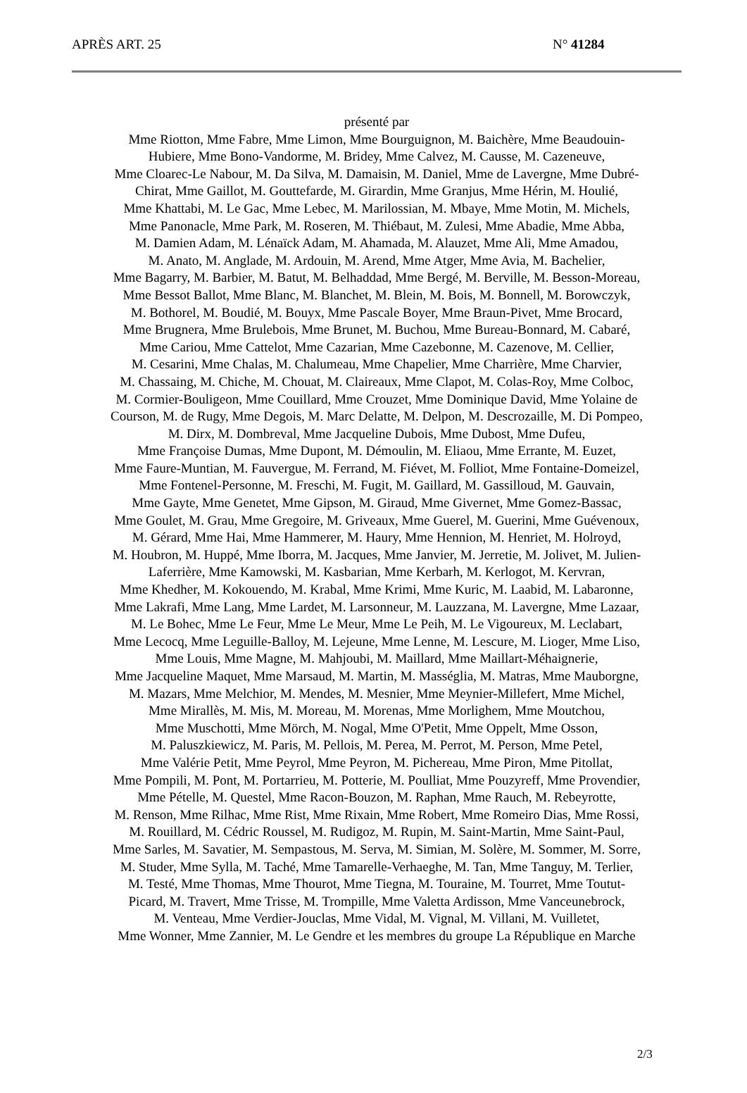APRÈS ART. 25 N° 41284
présenté par
Mme Riotton, Mme Fabre, Mme Limon, Mme Bourguignon, M. Baichère, Mme Beaudouin-
Hubiere, Mme Bono-Vandorme, M. Bridey, Mme Calvez, M. Causse, M. Cazeneuve,
Mme Cloarec-Le Nabour, M. Da Silva, M. Damaisin, M. Daniel, Mme de Lavergne, Mme Dubré-
Chirat, Mme Gaillot, M. Gouttefarde, M. Girardin, Mme Granjus, Mme Hérin, M. Houlié,
Mme Khattabi, M. Le Gac, Mme Lebec, M. Marilossian, M. Mbaye, Mme Motin, M. Michels,
Mme Panonacle, Mme Park, M. Roseren, M. Thiébaut, M. Zulesi, Mme Abadie, Mme Abba,
M. Damien Adam, M. Lénaïck Adam, M. Ahamada, M. Alauzet, Mme Ali, Mme Amadou,
M. Anato, M. Anglade, M. Ardouin, M. Arend, Mme Atger, Mme Avia, M. Bachelier,
Mme Bagarry, M. Barbier, M. Batut, M. Belhaddad, Mme Bergé, M. Berville, M. Besson-Moreau,
Mme Bessot Ballot, Mme Blanc, M. Blanchet, M. Blein, M. Bois, M. Bonnell, M. Borowczyk,
M. Bothorel, M. Boudié, M. Bouyx, Mme Pascale Boyer, Mme Braun-Pivet, Mme Brocard,
Mme Brugnera, Mme Brulebois, Mme Brunet, M. Buchou, Mme Bureau-Bonnard, M. Cabaré,
Mme Cariou, Mme Cattelot, Mme Cazarian, Mme Cazebonne, M. Cazenove, M. Cellier,
M. Cesarini, Mme Chalas, M. Chalumeau, Mme Chapelier, Mme Charrière, Mme Charvier,
M. Chassaing, M. Chiche, M. Chouat, M. Claireaux, Mme Clapot, M. Colas-Roy, Mme Colboc,
M. Cormier-Bouligeon, Mme Couillard, Mme Crouzet, Mme Dominique David, Mme Yolaine de
Courson, M. de Rugy, Mme Degois, M. Marc Delatte, M. Delpon, M. Descrozaille, M. Di Pompeo,
M. Dirx, M. Dombreval, Mme Jacqueline Dubois, Mme Dubost, Mme Dufeu,
Mme Françoise Dumas, Mme Dupont, M. Démoulin, M. Eliaou, Mme Errante, M. Euzet,
Mme Faure-Muntian, M. Fauvergue, M. Ferrand, M. Fiévet, M. Folliot, Mme Fontaine-Domeizel,
Mme Fontenel-Personne, M. Freschi, M. Fugit, M. Gaillard, M. Gassilloud, M. Gauvain,
Mme Gayte, Mme Genetet, Mme Gipson, M. Giraud, Mme Givernet, Mme Gomez-Bassac,
Mme Goulet, M. Grau, Mme Gregoire, M. Griveaux, Mme Guerel, M. Guerini, Mme Guévenoux,
M. Gérard, Mme Hai, Mme Hammerer, M. Haury, Mme Hennion, M. Henriet, M. Holroyd,
M. Houbron, M. Huppé, Mme Iborra, M. Jacques, Mme Janvier, M. Jerretie, M. Jolivet, M. Julien-
Laferrière, Mme Kamowski, M. Kasbarian, Mme Kerbarh, M. Kerlogot, M. Kervran,
Mme Khedher, M. Kokouendo, M. Krabal, Mme Krimi, Mme Kuric, M. Laabid, M. Labaronne,
Mme Lakrafi, Mme Lang, Mme Lardet, M. Larsonneur, M. Lauzzana, M. Lavergne, Mme Lazaar,
M. Le Bohec, Mme Le Feur, Mme Le Meur, Mme Le Peih, M. Le Vigoureux, M. Leclabart,
Mme Lecocq, Mme Leguille-Balloy, M. Lejeune, Mme Lenne, M. Lescure, M. Lioger, Mme Liso,
Mme Louis, Mme Magne, M. Mahjoubi, M. Maillard, Mme Maillart-Méhaignerie,
Mme Jacqueline Maquet, Mme Marsaud, M. Martin, M. Masséglia, M. Matras, Mme Mauborgne,
M. Mazars, Mme Melchior, M. Mendes, M. Mesnier, Mme Meynier-Millefert, Mme Michel,
Mme Mirallès, M. Mis, M. Moreau, M. Morenas, Mme Morlighem, Mme Moutchou,
Mme Muschotti, Mme Mörch, M. Nogal, Mme O'Petit, Mme Oppelt, Mme Osson,
M. Paluszkiewicz, M. Paris, M. Pellois, M. Perea, M. Perrot, M. Person, Mme Petel,
Mme Valérie Petit, Mme Peyrol, Mme Peyron, M. Pichereau, Mme Piron, Mme Pitollat,
Mme Pompili, M. Pont, M. Portarrieu, M. Potterie, M. Poulliat, Mme Pouzyreff, Mme Provendier,
Mme Pételle, M. Questel, Mme Racon-Bouzon, M. Raphan, Mme Rauch, M. Rebeyrotte,
M. Renson, Mme Rilhac, Mme Rist, Mme Rixain, Mme Robert, Mme Romeiro Dias, Mme Rossi,
M. Rouillard, M. Cédric Roussel, M. Rudigoz, M. Rupin, M. Saint-Martin, Mme Saint-Paul,
Mme Sarles, M. Savatier, M. Sempastous, M. Serva, M. Simian, M. Solère, M. Sommer, M. Sorre,
M. Studer, Mme Sylla, M. Taché, Mme Tamarelle-Verhaeghe, M. Tan, Mme Tanguy, M. Terlier,
M. Testé, Mme Thomas, Mme Thourot, Mme Tiegna, M. Touraine, M. Tourret, Mme Toutut-
Picard, M. Travert, Mme Trisse, M. Trompille, Mme Valetta Ardisson, Mme Vanceunebrock,
M. Venteau, Mme Verdier-Jouclas, Mme Vidal, M. Vignal, M. Villani, M. Vuilletet,
Mme Wonner, Mme Zannier, M. Le Gendre et les membres du groupe La République en Marche
2/3